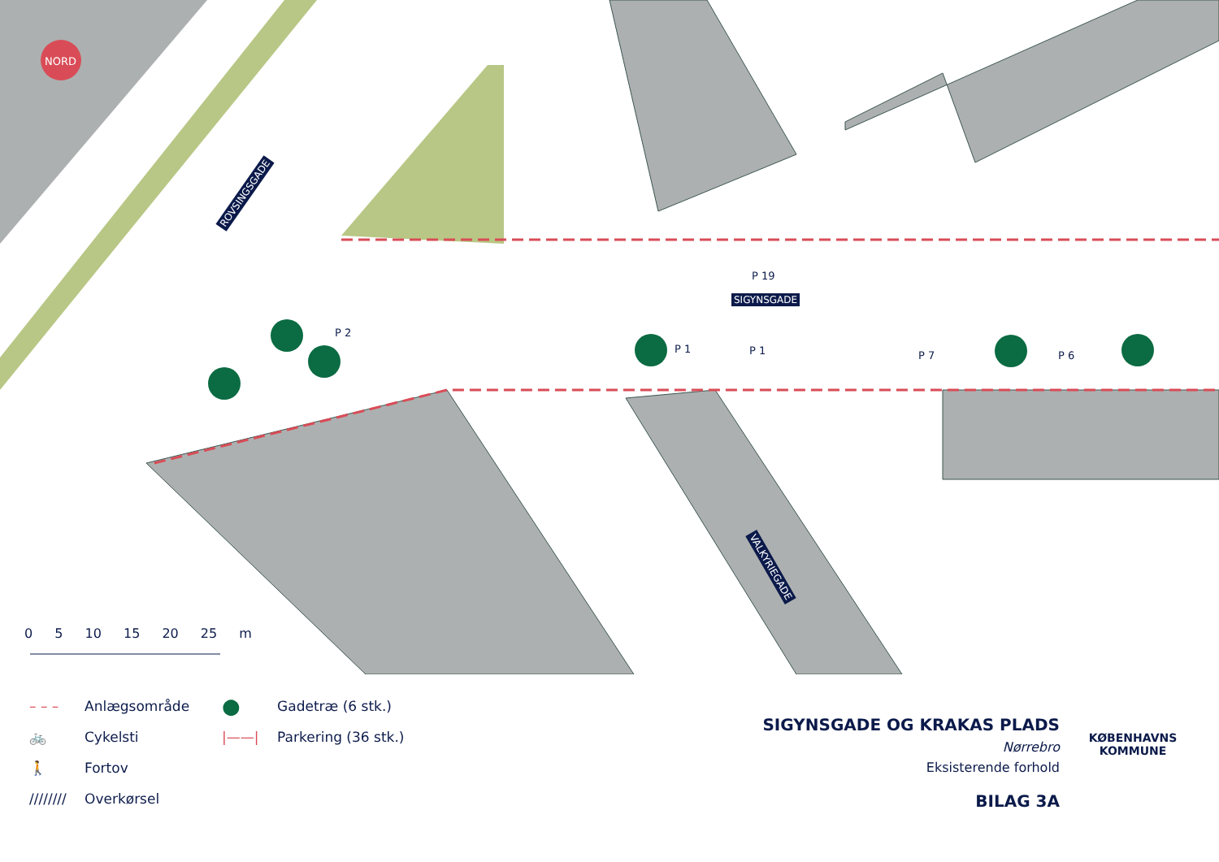NORD
ROVSINGSGADE
SIGYNSGADE
VALKYRIEGADE
P 19
P 2
P 1 P 1 P 7 P 6
0 5 10 15 20 25 m
– – – Anlægsområde
🚲 Cykelsti
🚶 Fortov
//////// Overkørsel
● Gadetræ (6 stk.)
|——| Parkering (36 stk.)
SIGYNSGADE OG KRAKAS PLADS
Nørrebro
Eksisterende forhold
BILAG 3A
KØBENHAVNS KOMMUNE